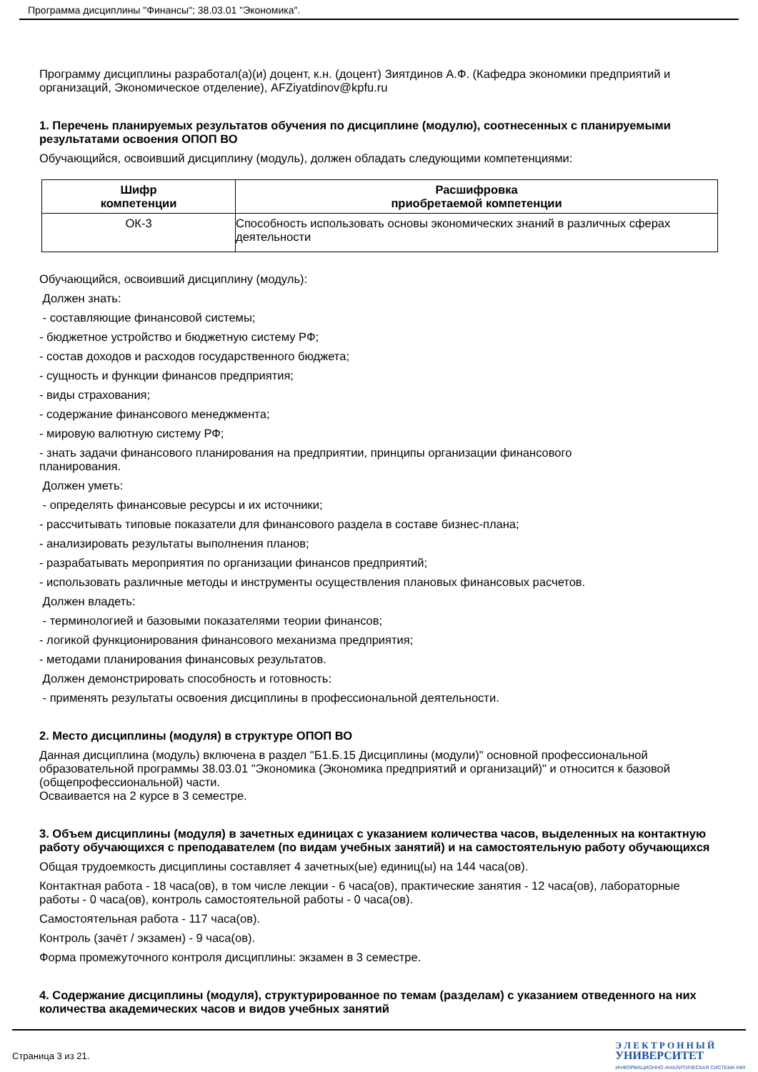Программа дисциплины "Финансы"; 38.03.01 "Экономика".
Программу дисциплины разработал(а)(и) доцент, к.н. (доцент) Зиятдинов А.Ф. (Кафедра экономики предприятий и организаций, Экономическое отделение), AFZiyatdinov@kpfu.ru
1. Перечень планируемых результатов обучения по дисциплине (модулю), соотнесенных с планируемыми результатами освоения ОПОП ВО
Обучающийся, освоивший дисциплину (модуль), должен обладать следующими компетенциями:
| Шифр компетенции | Расшифровка приобретаемой компетенции |
| --- | --- |
| ОК-3 | Способность использовать основы экономических знаний в различных сферах деятельности |
Обучающийся, освоивший дисциплину (модуль):
Должен знать:
- составляющие финансовой системы;
- бюджетное устройство и бюджетную систему РФ;
- состав доходов и расходов государственного бюджета;
- сущность и функции финансов предприятия;
- виды страхования;
- содержание финансового менеджмента;
- мировую валютную систему РФ;
- знать задачи финансового планирования на предприятии, принципы организации финансового
планирования.
Должен уметь:
- определять финансовые ресурсы и их источники;
- рассчитывать типовые показатели для финансового раздела в составе бизнес-плана;
- анализировать результаты выполнения планов;
- разрабатывать мероприятия по организации финансов предприятий;
- использовать различные методы и инструменты осуществления плановых финансовых расчетов.
Должен владеть:
- терминологией и базовыми показателями теории финансов;
- логикой функционирования финансового механизма предприятия;
- методами планирования финансовых результатов.
Должен демонстрировать способность и готовность:
- применять результаты освоения дисциплины в профессиональной деятельности.
2. Место дисциплины (модуля) в структуре ОПОП ВО
Данная дисциплина (модуль) включена в раздел "Б1.Б.15 Дисциплины (модули)" основной профессиональной образовательной программы 38.03.01 "Экономика (Экономика предприятий и организаций)" и относится к базовой (общепрофессиональной) части.
Осваивается на 2 курсе в 3 семестре.
3. Объем дисциплины (модуля) в зачетных единицах с указанием количества часов, выделенных на контактную работу обучающихся с преподавателем (по видам учебных занятий) и на самостоятельную работу обучающихся
Общая трудоемкость дисциплины составляет 4 зачетных(ые) единиц(ы) на 144 часа(ов).
Контактная работа - 18 часа(ов), в том числе лекции - 6 часа(ов), практические занятия - 12 часа(ов), лабораторные работы - 0 часа(ов), контроль самостоятельной работы - 0 часа(ов).
Самостоятельная работа - 117 часа(ов).
Контроль (зачёт / экзамен) - 9 часа(ов).
Форма промежуточного контроля дисциплины: экзамен в 3 семестре.
4. Содержание дисциплины (модуля), структурированное по темам (разделам) с указанием отведенного на них количества академических часов и видов учебных занятий
Страница 3 из 21.
Э Л Е К Т Р О Н Н Ы Й
УНИВЕРСИТЕТ
ИНФОРМАЦИОННО-АНАЛИТИЧЕСКАЯ СИСТЕМА КФУ